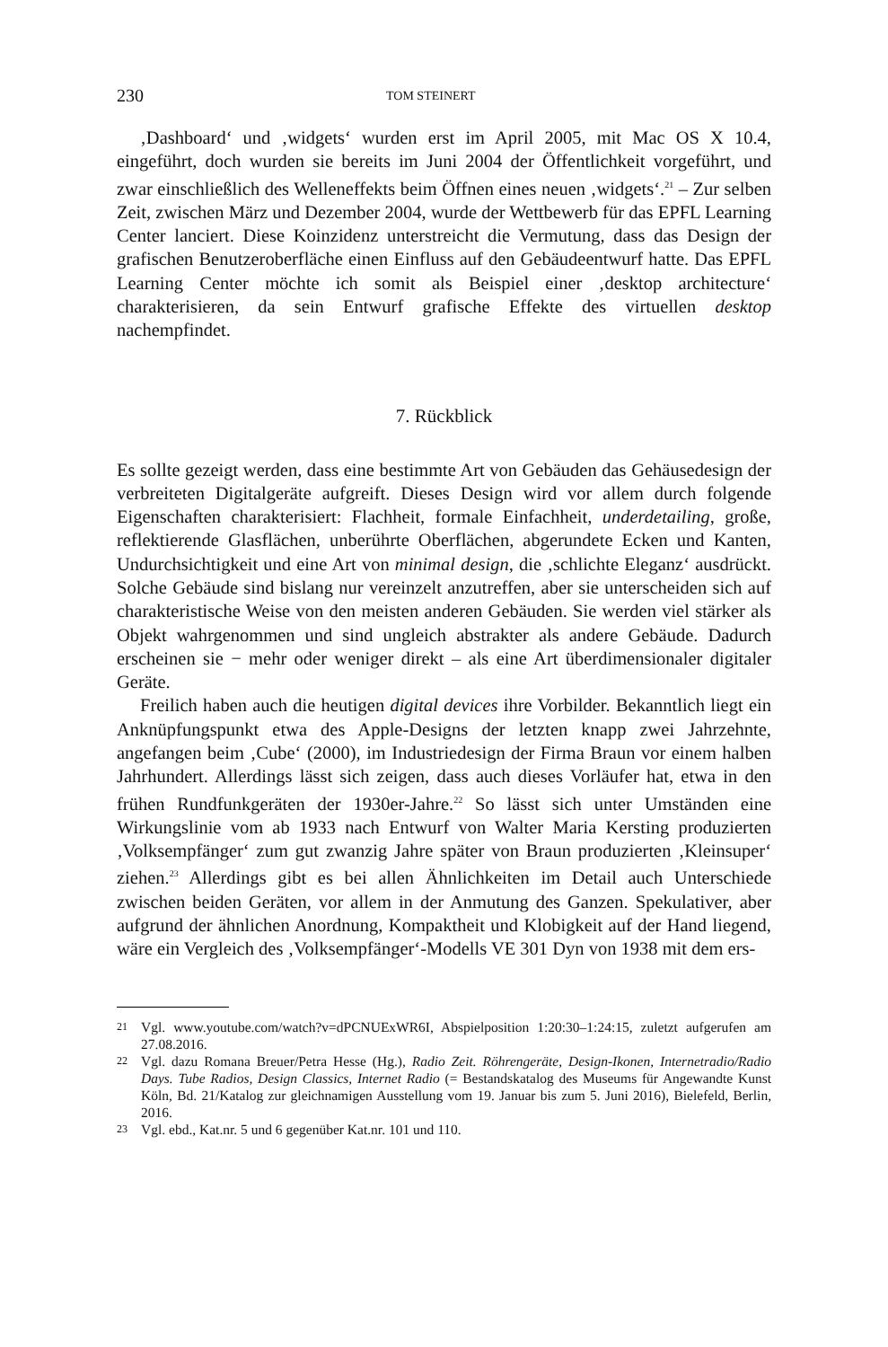230 TOM STEINERT
‚Dashboard‘ und ‚widgets‘ wurden erst im April 2005, mit Mac OS X 10.4, eingeführt, doch wurden sie bereits im Juni 2004 der Öffentlichkeit vorgeführt, und zwar einschließlich des Welleneffekts beim Öffnen eines neuen ‚widgets‘.<sup>21</sup> – Zur selben Zeit, zwischen März und Dezember 2004, wurde der Wettbewerb für das EPFL Learning Center lanciert. Diese Koinzidenz unterstreicht die Vermutung, dass das Design der grafischen Benutzeroberfläche einen Einfluss auf den Gebäudeentwurf hatte. Das EPFL Learning Center möchte ich somit als Beispiel einer ‚desktop architecture‘ charakterisieren, da sein Entwurf grafische Effekte des virtuellen desktop nachempfindet.
7. Rückblick
Es sollte gezeigt werden, dass eine bestimmte Art von Gebäuden das Gehäusedesign der verbreiteten Digitalgeräte aufgreift. Dieses Design wird vor allem durch folgende Eigenschaften charakterisiert: Flachheit, formale Einfachheit, underdetailing, große, reflektierende Glasflächen, unberührte Oberflächen, abgerundete Ecken und Kanten, Undurchsichtigkeit und eine Art von minimal design, die ‚schlichte Eleganz‘ ausdrückt. Solche Gebäude sind bislang nur vereinzelt anzutreffen, aber sie unterscheiden sich auf charakteristische Weise von den meisten anderen Gebäuden. Sie werden viel stärker als Objekt wahrgenommen und sind ungleich abstrakter als andere Gebäude. Dadurch erscheinen sie − mehr oder weniger direkt – als eine Art überdimensionaler digitaler Geräte.
Freilich haben auch die heutigen digital devices ihre Vorbilder. Bekanntlich liegt ein Anknüpfungspunkt etwa des Apple-Designs der letzten knapp zwei Jahrzehnte, angefangen beim ‚Cube‘ (2000), im Industriedesign der Firma Braun vor einem halben Jahrhundert. Allerdings lässt sich zeigen, dass auch dieses Vorläufer hat, etwa in den frühen Rundfunkgeräten der 1930er-Jahre.<sup>22</sup> So lässt sich unter Umständen eine Wirkungslinie vom ab 1933 nach Entwurf von Walter Maria Kersting produzierten ‚Volksempfänger‘ zum gut zwanzig Jahre später von Braun produzierten ‚Kleinsuper‘ ziehen.<sup>23</sup> Allerdings gibt es bei allen Ähnlichkeiten im Detail auch Unterschiede zwischen beiden Geräten, vor allem in der Anmutung des Ganzen. Spekulativer, aber aufgrund der ähnlichen Anordnung, Kompaktheit und Klobigkeit auf der Hand liegend, wäre ein Vergleich des ‚Volksempfänger‘-Modells VE 301 Dyn von 1938 mit dem ers-
21 Vgl. www.youtube.com/watch?v=dPCNUExWR6I, Abspielposition 1:20:30–1:24:15, zuletzt aufgerufen am 27.08.2016.
22 Vgl. dazu Romana Breuer/Petra Hesse (Hg.), Radio Zeit. Röhrengeräte, Design-Ikonen, Internetradio/Radio Days. Tube Radios, Design Classics, Internet Radio (= Bestandskatalog des Museums für Angewandte Kunst Köln, Bd. 21/Katalog zur gleichnamigen Ausstellung vom 19. Januar bis zum 5. Juni 2016), Bielefeld, Berlin, 2016.
23 Vgl. ebd., Kat.nr. 5 und 6 gegenüber Kat.nr. 101 und 110.